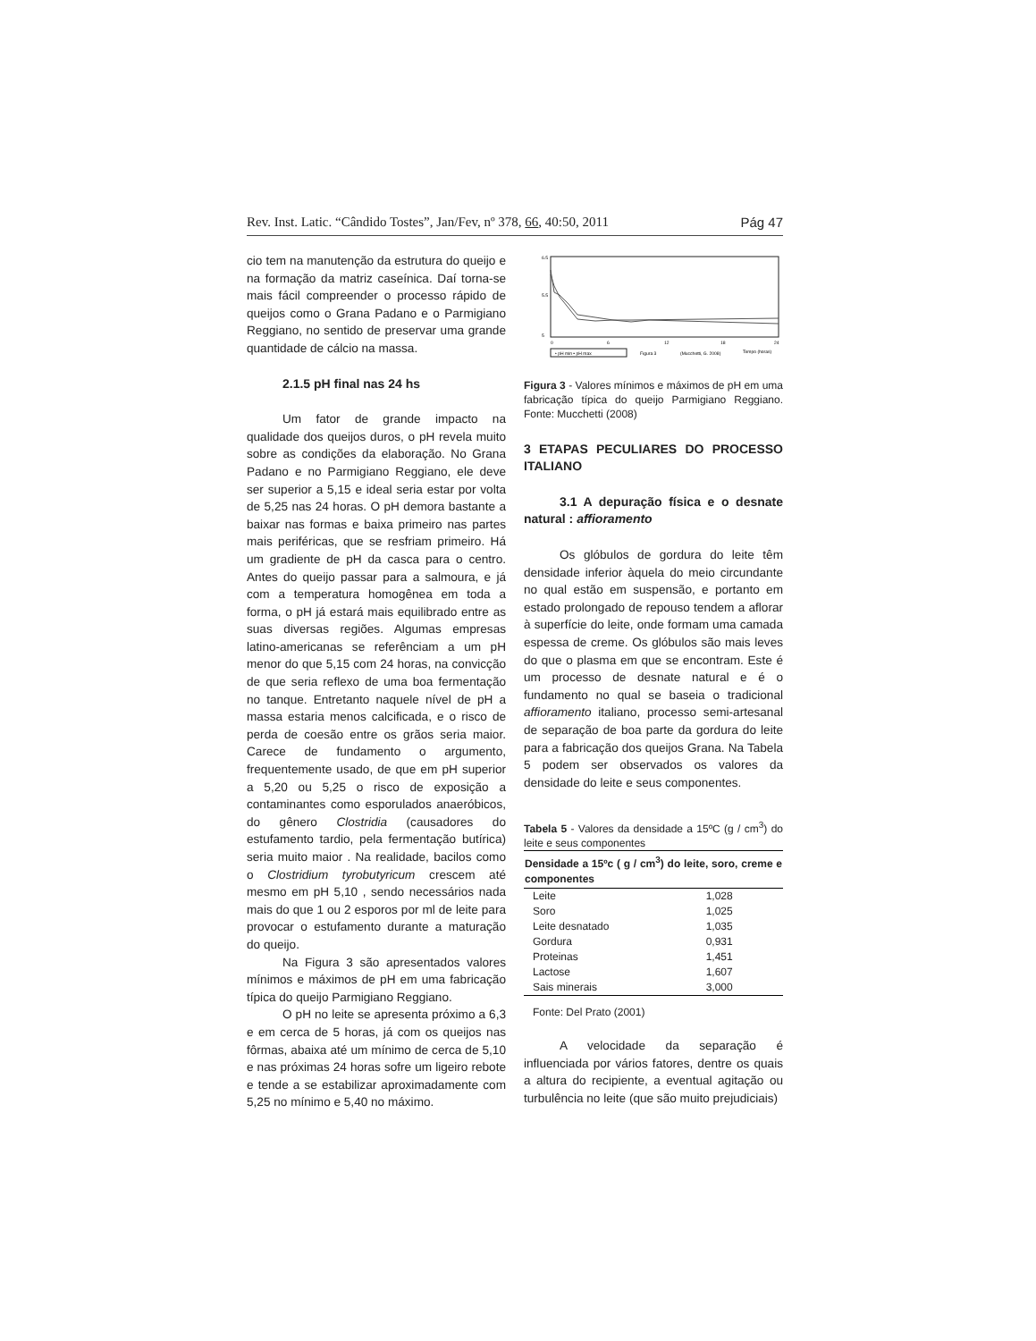Rev. Inst. Latic. “Cândido Tostes”, Jan/Fev, nº 378, 66, 40:50, 2011 Pág 47
cio tem na manutenção da estrutura do queijo e na formação da matriz caseínica. Daí torna-se mais fácil compreender o processo rápido de queijos como o Grana Padano e o Parmigiano Reggiano, no sentido de preservar uma grande quantidade de cálcio na massa.
2.1.5 pH final nas 24 hs
Um fator de grande impacto na qualidade dos queijos duros, o pH revela muito sobre as condições da elaboração. No Grana Padano e no Parmigiano Reggiano, ele deve ser superior a 5,15 e ideal seria estar por volta de 5,25 nas 24 horas. O pH demora bastante a baixar nas formas e baixa primeiro nas partes mais periféricas, que se resfriam primeiro. Há um gradiente de pH da casca para o centro. Antes do queijo passar para a salmoura, e já com a temperatura homogênea em toda a forma, o pH já estará mais equilibrado entre as suas diversas regiões. Algumas empresas latino-americanas se referênciam a um pH menor do que 5,15 com 24 horas, na convicção de que seria reflexo de uma boa fermentação no tanque. Entretanto naquele nível de pH a massa estaria menos calcificada, e o risco de perda de coesão entre os grãos seria maior. Carece de fundamento o argumento, frequentemente usado, de que em pH superior a 5,20 ou 5,25 o risco de exposição a contaminantes como esporulados anaeróbicos, do gênero Clostridia (causadores do estufamento tardio, pela fermentação butírica) seria muito maior . Na realidade, bacilos como o Clostridium tyrobutyricum crescem até mesmo em pH 5,10 , sendo necessários nada mais do que 1 ou 2 esporos por ml de leite para provocar o estufamento durante a maturação do queijo.
Na Figura 3 são apresentados valores mínimos e máximos de pH em uma fabricação típica do queijo Parmigiano Reggiano.
O pH no leite se apresenta próximo a 6,3 e em cerca de 5 horas, já com os queijos nas fôrmas, abaixa até um mínimo de cerca de 5,10 e nas próximas 24 horas sofre um ligeiro rebote e tende a se estabilizar aproximadamente com 5,25 no mínimo e 5,40 no máximo.
6.5
5.5
5
0
6
12
18
24
• pH min ▪ pH max
Figura 3
(Mucchetti, G. 2008)
Tempo (horas)
Figura 3 - Valores mínimos e máximos de pH em uma fabricação típica do queijo Parmigiano Reggiano. Fonte: Mucchetti (2008)
3 ETAPAS PECULIARES DO PROCESSO ITALIANO
3.1 A depuração física e o desnate natural : affioramento
Os glóbulos de gordura do leite têm densidade inferior àquela do meio circundante no qual estão em suspensão, e portanto em estado prolongado de repouso tendem a aflorar à superfície do leite, onde formam uma camada espessa de creme. Os glóbulos são mais leves do que o plasma em que se encontram. Este é um processo de desnate natural e é o fundamento no qual se baseia o tradicional affioramento italiano, processo semi-artesanal de separação de boa parte da gordura do leite para a fabricação dos queijos Grana. Na Tabela 5 podem ser observados os valores da densidade do leite e seus componentes.
Tabela 5 - Valores da densidade a 15ºC (g / cm<sup>3</sup>) do leite e seus componentes
| Densidade a 15ºc ( g / cm<sup>3</sup>) do leite, soro, creme e componentes | |
| --- | --- |
| Leite | 1,028 |
| Soro | 1,025 |
| Leite desnatado | 1,035 |
| Gordura | 0,931 |
| Proteinas | 1,451 |
| Lactose | 1,607 |
| Sais minerais | 3,000 |
Fonte: Del Prato (2001)
A velocidade da separação é influenciada por vários fatores, dentre os quais a altura do recipiente, a eventual agitação ou turbulência no leite (que são muito prejudiciais)